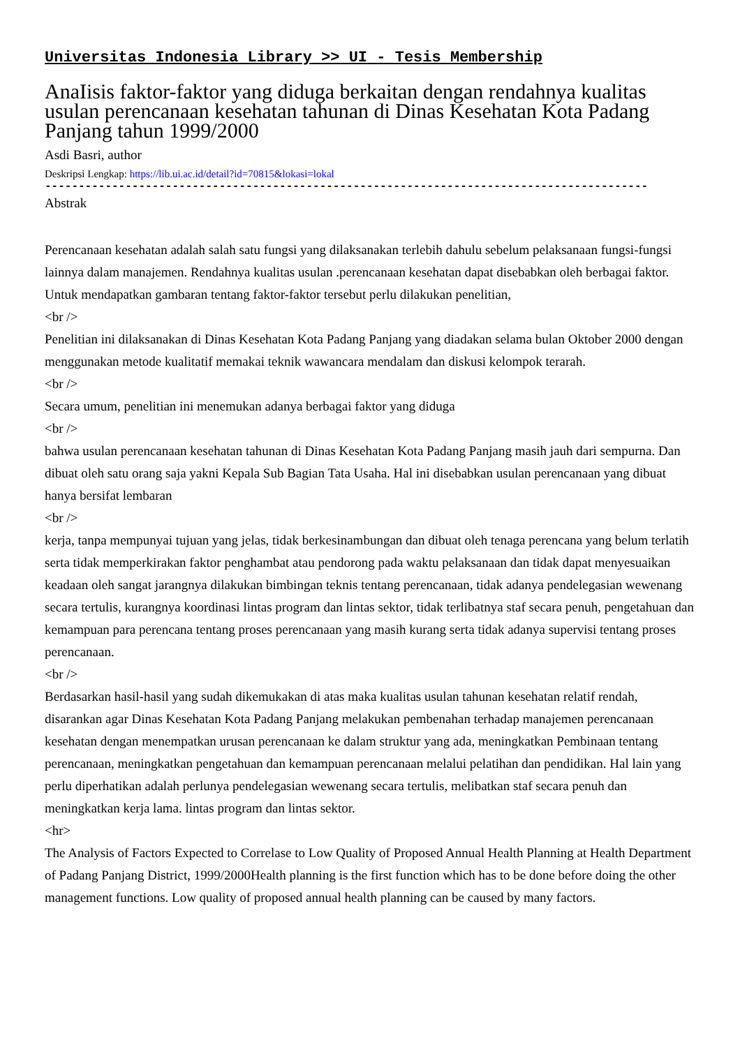Universitas Indonesia Library >> UI - Tesis Membership
AnaIisis faktor-faktor yang diduga berkaitan dengan rendahnya kualitas usulan perencanaan kesehatan tahunan di Dinas Kesehatan Kota Padang Panjang tahun 1999/2000
Asdi Basri, author
Deskripsi Lengkap: https://lib.ui.ac.id/detail?id=70815&lokasi=lokal
------------------------------------------------------------------------------------------
Abstrak
Perencanaan kesehatan adalah salah satu fungsi yang dilaksanakan terlebih dahulu sebelum pelaksanaan fungsi-fungsi lainnya dalam manajemen. Rendahnya kualitas usulan .perencanaan kesehatan dapat disebabkan oleh berbagai faktor. Untuk mendapatkan gambaran tentang faktor-faktor tersebut perlu dilakukan penelitian,
<br />
Penelitian ini dilaksanakan di Dinas Kesehatan Kota Padang Panjang yang diadakan selama bulan Oktober 2000 dengan menggunakan metode kualitatif memakai teknik wawancara mendalam dan diskusi kelompok terarah.
<br />
Secara umum, penelitian ini menemukan adanya berbagai faktor yang diduga
<br />
bahwa usulan perencanaan kesehatan tahunan di Dinas Kesehatan Kota Padang Panjang masih jauh dari sempurna. Dan dibuat oleh satu orang saja yakni Kepala Sub Bagian Tata Usaha. Hal ini disebabkan usulan perencanaan yang dibuat hanya bersifat lembaran
<br />
kerja, tanpa mempunyai tujuan yang jelas, tidak berkesinambungan dan dibuat oleh tenaga perencana yang belum terlatih serta tidak memperkirakan faktor penghambat atau pendorong pada waktu pelaksanaan dan tidak dapat menyesuaikan keadaan oleh sangat jarangnya dilakukan bimbingan teknis tentang perencanaan, tidak adanya pendelegasian wewenang secara tertulis, kurangnya koordinasi lintas program dan lintas sektor, tidak terlibatnya staf secara penuh, pengetahuan dan kemampuan para perencana tentang proses perencanaan yang masih kurang serta tidak adanya supervisi tentang proses perencanaan.
<br />
Berdasarkan hasil-hasil yang sudah dikemukakan di atas maka kualitas usulan tahunan kesehatan relatif rendah, disarankan agar Dinas Kesehatan Kota Padang Panjang melakukan pembenahan terhadap manajemen perencanaan kesehatan dengan menempatkan urusan perencanaan ke dalam struktur yang ada, meningkatkan Pembinaan tentang perencanaan, meningkatkan pengetahuan dan kemampuan perencanaan melalui pelatihan dan pendidikan. Hal lain yang perlu diperhatikan adalah perlunya pendelegasian wewenang secara tertulis, melibatkan staf secara penuh dan meningkatkan kerja lama. lintas program dan lintas sektor.
<hr>
The Analysis of Factors Expected to Correlase to Low Quality of Proposed Annual Health Planning at Health Department of Padang Panjang District, 1999/2000Health planning is the first function which has to be done before doing the other management functions. Low quality of proposed annual health planning can be caused by many factors.